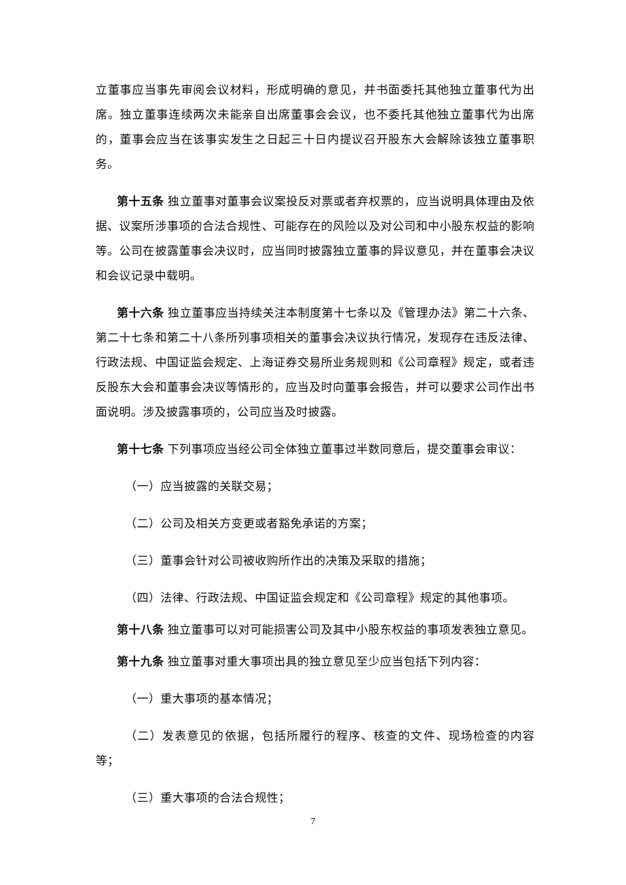立董事应当事先审阅会议材料，形成明确的意见，并书面委托其他独立董事代为出席。独立董事连续两次未能亲自出席董事会会议，也不委托其他独立董事代为出席的，董事会应当在该事实发生之日起三十日内提议召开股东大会解除该独立董事职务。
第十五条 独立董事对董事会议案投反对票或者弃权票的，应当说明具体理由及依据、议案所涉事项的合法合规性、可能存在的风险以及对公司和中小股东权益的影响等。公司在披露董事会决议时，应当同时披露独立董事的异议意见，并在董事会决议和会议记录中载明。
第十六条 独立董事应当持续关注本制度第十七条以及《管理办法》第二十六条、第二十七条和第二十八条所列事项相关的董事会决议执行情况，发现存在违反法律、行政法规、中国证监会规定、上海证券交易所业务规则和《公司章程》规定，或者违反股东大会和董事会决议等情形的，应当及时向董事会报告，并可以要求公司作出书面说明。涉及披露事项的，公司应当及时披露。
第十七条 下列事项应当经公司全体独立董事过半数同意后，提交董事会审议：
（一）应当披露的关联交易；
（二）公司及相关方变更或者豁免承诺的方案；
（三）董事会针对公司被收购所作出的决策及采取的措施；
（四）法律、行政法规、中国证监会规定和《公司章程》规定的其他事项。
第十八条 独立董事可以对可能损害公司及其中小股东权益的事项发表独立意见。
第十九条 独立董事对重大事项出具的独立意见至少应当包括下列内容：
（一）重大事项的基本情况；
（二）发表意见的依据，包括所履行的程序、核查的文件、现场检查的内容等；
（三）重大事项的合法合规性；
7